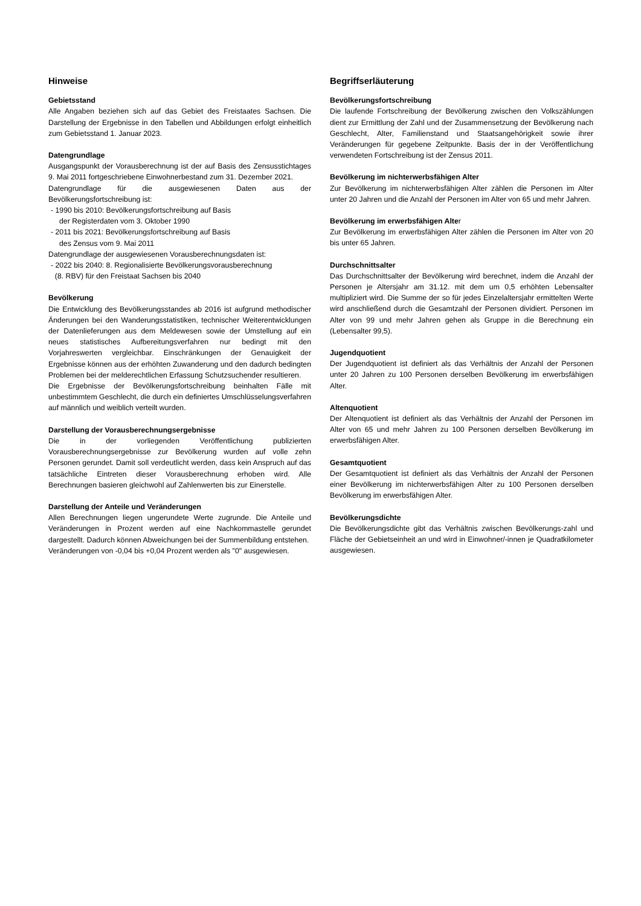Hinweise
Gebietsstand
Alle Angaben beziehen sich auf das Gebiet des Freistaates Sachsen. Die Darstellung der Ergebnisse in den Tabellen und Abbildungen erfolgt einheitlich zum Gebietsstand 1. Januar 2023.
Datengrundlage
Ausgangspunkt der Vorausberechnung ist der auf Basis des Zensusstichtages 9. Mai 2011 fortgeschriebene Einwohnerbestand zum 31. Dezember 2021.
Datengrundlage für die ausgewiesenen Daten aus der Bevölkerungsfortschreibung ist:
- 1990 bis 2010: Bevölkerungsfortschreibung auf Basis
der Registerdaten vom 3. Oktober 1990
- 2011 bis 2021: Bevölkerungsfortschreibung auf Basis
des Zensus vom 9. Mai 2011
Datengrundlage der ausgewiesenen Vorausberechnungsdaten ist:
- 2022 bis 2040: 8. Regionalisierte Bevölkerungsvorausberechnung
(8. RBV) für den Freistaat Sachsen bis 2040
Bevölkerung
Die Entwicklung des Bevölkerungsstandes ab 2016 ist aufgrund methodischer Änderungen bei den Wanderungsstatistiken, technischer Weiterentwicklungen der Datenlieferungen aus dem Meldewesen sowie der Umstellung auf ein neues statistisches Aufbereitungsverfahren nur bedingt mit den Vorjahreswerten vergleichbar. Einschränkungen der Genauigkeit der Ergebnisse können aus der erhöhten Zuwanderung und den dadurch bedingten Problemen bei der melderechtlichen Erfassung Schutzsuchender resultieren.
Die Ergebnisse der Bevölkerungsfortschreibung beinhalten Fälle mit unbestimmtem Geschlecht, die durch ein definiertes Umschlüsselungsverfahren auf männlich und weiblich verteilt wurden.
Darstellung der Vorausberechnungsergebnisse
Die in der vorliegenden Veröffentlichung publizierten Vorausberechnungsergebnisse zur Bevölkerung wurden auf volle zehn Personen gerundet. Damit soll verdeutlicht werden, dass kein Anspruch auf das tatsächliche Eintreten dieser Vorausberechnung erhoben wird. Alle Berechnungen basieren gleichwohl auf Zahlenwerten bis zur Einerstelle.
Darstellung der Anteile und Veränderungen
Allen Berechnungen liegen ungerundete Werte zugrunde. Die Anteile und Veränderungen in Prozent werden auf eine Nachkommastelle gerundet dargestellt. Dadurch können Abweichungen bei der Summenbildung entstehen.
Veränderungen von -0,04 bis +0,04 Prozent werden als "0" ausgewiesen.
Begriffserläuterung
Bevölkerungsfortschreibung
Die laufende Fortschreibung der Bevölkerung zwischen den Volkszählungen dient zur Ermittlung der Zahl und der Zusammensetzung der Bevölkerung nach Geschlecht, Alter, Familienstand und Staatsangehörigkeit sowie ihrer Veränderungen für gegebene Zeitpunkte. Basis der in der Veröffentlichung verwendeten Fortschreibung ist der Zensus 2011.
Bevölkerung im nichterwerbsfähigen Alter
Zur Bevölkerung im nichterwerbsfähigen Alter zählen die Personen im Alter unter 20 Jahren und die Anzahl der Personen im Alter von 65 und mehr Jahren.
Bevölkerung im erwerbsfähigen Alter
Zur Bevölkerung im erwerbsfähigen Alter zählen die Personen im Alter von 20 bis unter 65 Jahren.
Durchschnittsalter
Das Durchschnittsalter der Bevölkerung wird berechnet, indem die Anzahl der Personen je Altersjahr am 31.12. mit dem um 0,5 erhöhten Lebensalter multipliziert wird. Die Summe der so für jedes Einzelaltersjahr ermittelten Werte wird anschließend durch die Gesamtzahl der Personen dividiert. Personen im Alter von 99 und mehr Jahren gehen als Gruppe in die Berechnung ein (Lebensalter 99,5).
Jugendquotient
Der Jugendquotient ist definiert als das Verhältnis der Anzahl der Personen unter 20 Jahren zu 100 Personen derselben Bevölkerung im erwerbsfähigen Alter.
Altenquotient
Der Altenquotient ist definiert als das Verhältnis der Anzahl der Personen im Alter von 65 und mehr Jahren zu 100 Personen derselben Bevölkerung im erwerbsfähigen Alter.
Gesamtquotient
Der Gesamtquotient ist definiert als das Verhältnis der Anzahl der Personen einer Bevölkerung im nichterwerbsfähigen Alter zu 100 Personen derselben Bevölkerung im erwerbsfähigen Alter.
Bevölkerungsdichte
Die Bevölkerungsdichte gibt das Verhältnis zwischen Bevölkerungs-zahl und Fläche der Gebietseinheit an und wird in Einwohner/-innen je Quadratkilometer ausgewiesen.